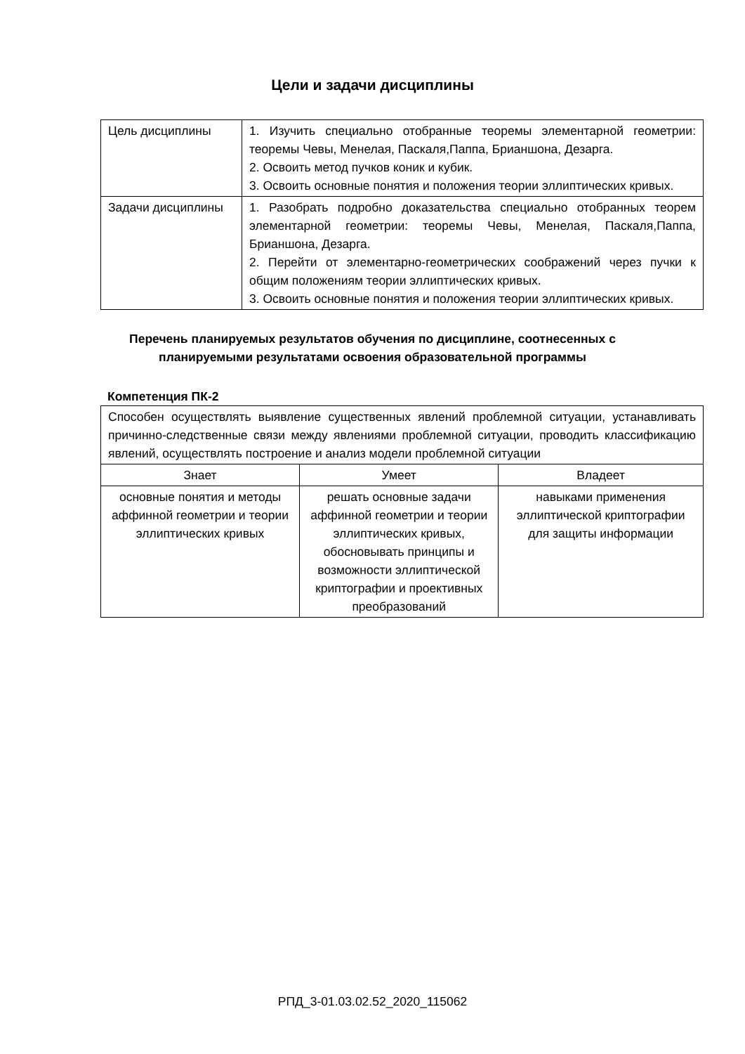Цели и задачи дисциплины
| Цель дисциплины | 1. Изучить специально отобранные теоремы элементарной геометрии: теоремы Чевы, Менелая, Паскаля,Паппа, Брианшона, Дезарга. 2. Освоить метод пучков коник и кубик. 3. Освоить основные понятия и положения теории эллиптических кривых. |
| Задачи дисциплины | 1. Разобрать подробно доказательства специально отобранных теорем элементарной геометрии: теоремы Чевы, Менелая, Паскаля,Паппа, Брианшона, Дезарга. 2. Перейти от элементарно-геометрических соображений через пучки к общим положениям теории эллиптических кривых. 3. Освоить основные понятия и положения теории эллиптических кривых. |
Перечень планируемых результатов обучения по дисциплине, соотнесенных с планируемыми результатами освоения образовательной программы
Компетенция ПК-2
| Способен осуществлять выявление существенных явлений проблемной ситуации, устанавливать причинно-следственные связи между явлениями проблемной ситуации, проводить классификацию явлений, осуществлять построение и анализ модели проблемной ситуации | | |
| Знает | Умеет | Владеет |
| основные понятия и методы аффинной геометрии и теории эллиптических кривых | решать основные задачи аффинной геометрии и теории эллиптических кривых, обосновывать принципы и возможности эллиптической криптографии и проективных преобразований | навыками применения эллиптической криптографии для защиты информации |
РПД_3-01.03.02.52_2020_115062